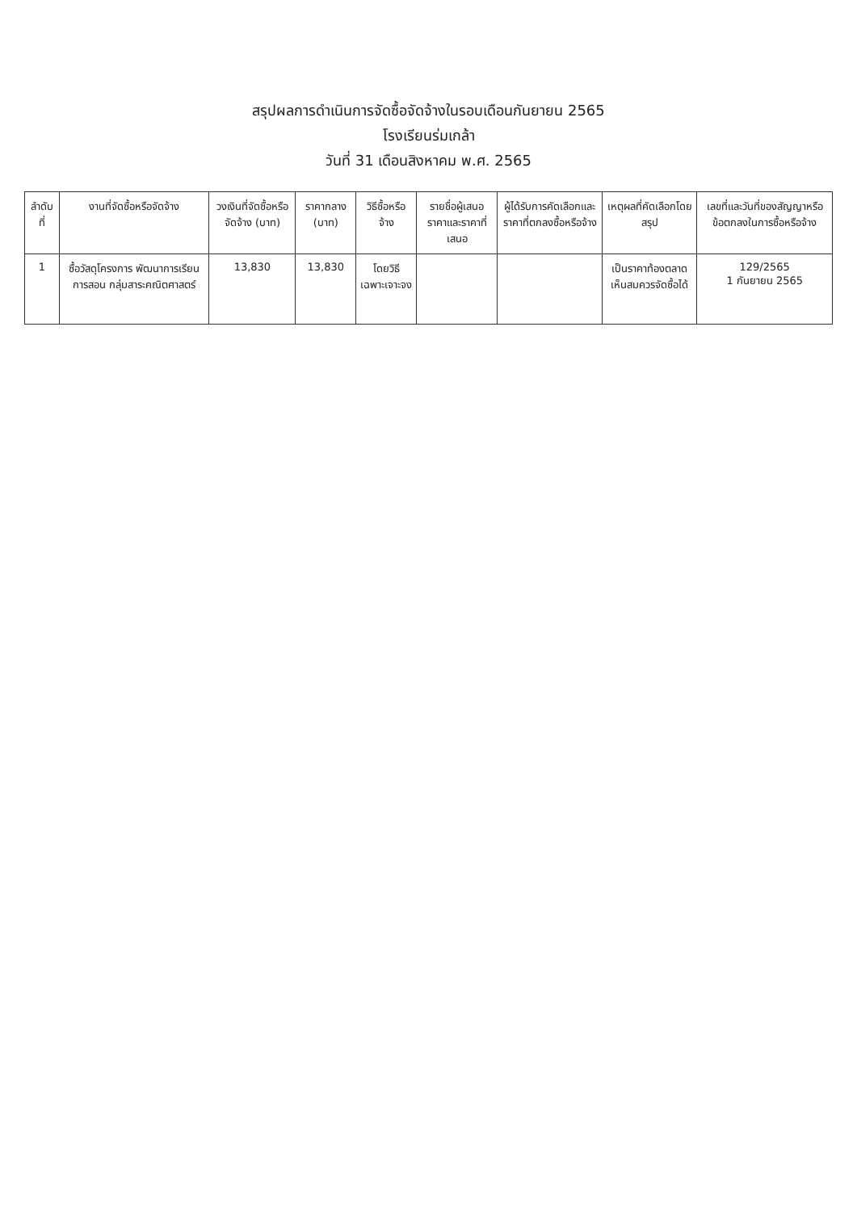สรุปผลการดำเนินการจัดซื้อจัดจ้างในรอบเดือนกันยายน 2565
โรงเรียนร่มเกล้า
วันที่ 31 เดือนสิงหาคม พ.ศ. 2565
| ลำดับที่ | งานที่จัดซื้อหรือจัดจ้าง | วงเงินที่จัดซื้อหรือจัดจ้าง (บาท) | ราคากลาง (บาท) | วิธีซื้อหรือจ้าง | รายชื่อผู้เสนอราคาและราคาที่เสนอ | ผู้ได้รับการคัดเลือกและราคาที่ตกลงซื้อหรือจ้าง | เหตุผลที่คัดเลือกโดยสรุป | เลขที่และวันที่ของสัญญาหรือข้อตกลงในการซื้อหรือจ้าง |
| --- | --- | --- | --- | --- | --- | --- | --- | --- |
| 1 | ซื้อวัสดุโครงการ พัฒนาการเรียนการสอน กลุ่มสาระคณิตศาสตร์ | 13,830 | 13,830 | โดยวิธี เฉพาะเจาะจง | | | เป็นราคาท้องตลาด เห็นสมควรจัดซื้อได้ | 129/2565 1 กันยายน 2565 |